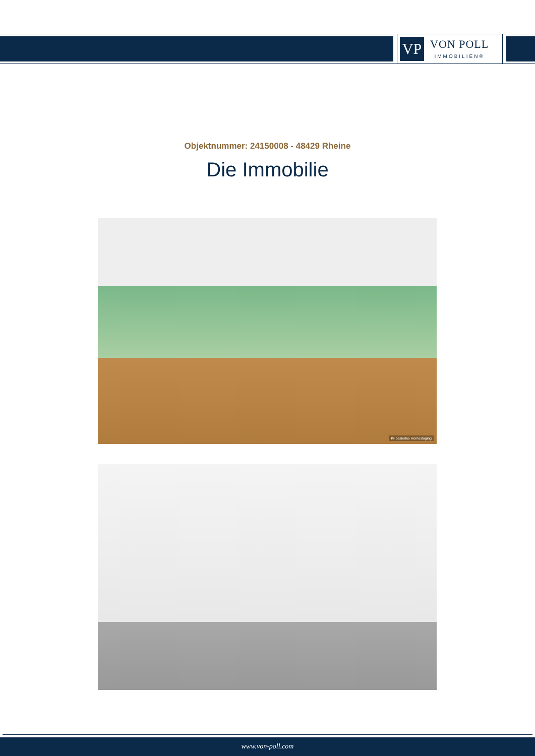VP
VON POLL
IMMOBILIEN®
Objektnummer: 24150008 - 48429 Rheine
Die Immobilie
KI-basiertes Homestaging
www.von-poll.com